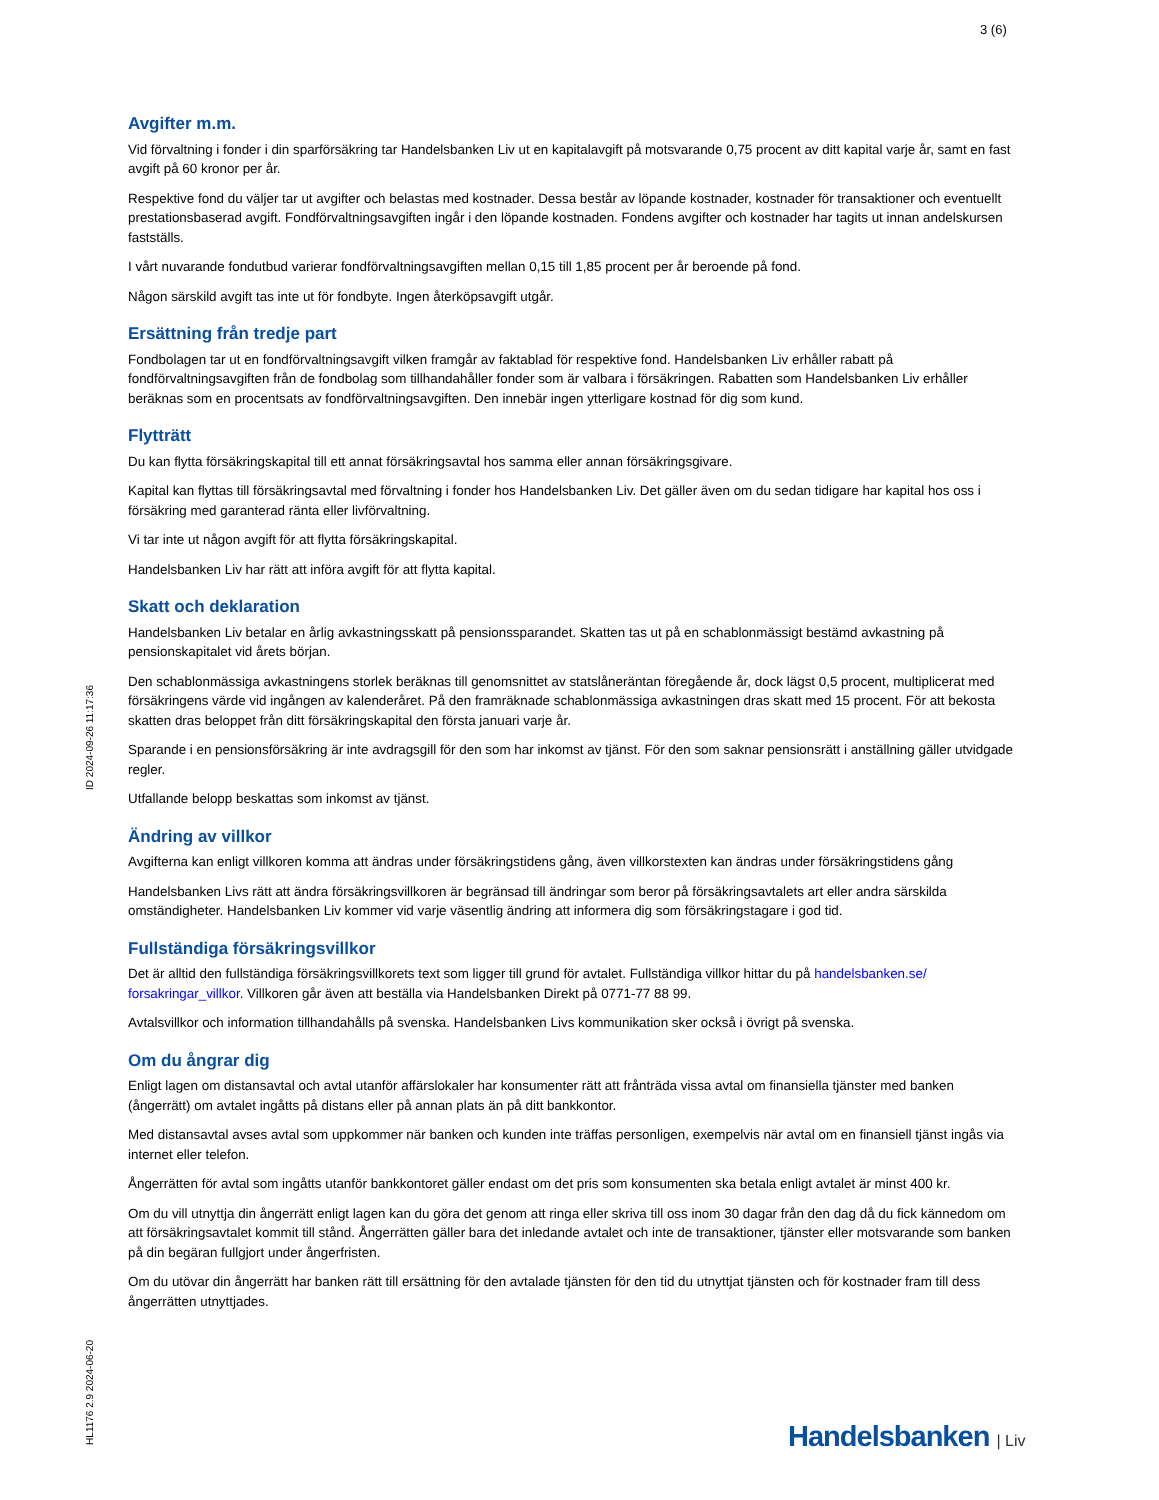3 (6)
Avgifter m.m.
Vid förvaltning i fonder i din sparförsäkring tar Handelsbanken Liv ut en kapitalavgift på motsvarande 0,75 procent av ditt kapital varje år, samt en fast avgift på 60 kronor per år.
Respektive fond du väljer tar ut avgifter och belastas med kostnader. Dessa består av löpande kostnader, kostnader för transaktioner och eventuellt prestationsbaserad avgift. Fondförvaltningsavgiften ingår i den löpande kostnaden. Fondens avgifter och kostnader har tagits ut innan andelskursen fastställs.
I vårt nuvarande fondutbud varierar fondförvaltningsavgiften mellan 0,15 till 1,85 procent per år beroende på fond.
Någon särskild avgift tas inte ut för fondbyte. Ingen återköpsavgift utgår.
Ersättning från tredje part
Fondbolagen tar ut en fondförvaltningsavgift vilken framgår av faktablad för respektive fond. Handelsbanken Liv erhåller rabatt på fondförvaltningsavgiften från de fondbolag som tillhandahåller fonder som är valbara i försäkringen. Rabatten som Handelsbanken Liv erhåller beräknas som en procentsats av fondförvaltningsavgiften. Den innebär ingen ytterligare kostnad för dig som kund.
Flytträtt
Du kan flytta försäkringskapital till ett annat försäkringsavtal hos samma eller annan försäkringsgivare.
Kapital kan flyttas till försäkringsavtal med förvaltning i fonder hos Handelsbanken Liv. Det gäller även om du sedan tidigare har kapital hos oss i försäkring med garanterad ränta eller livförvaltning.
Vi tar inte ut någon avgift för att flytta försäkringskapital.
Handelsbanken Liv har rätt att införa avgift för att flytta kapital.
Skatt och deklaration
Handelsbanken Liv betalar en årlig avkastningsskatt på pensionssparandet. Skatten tas ut på en schablonmässigt bestämd avkastning på pensionskapitalet vid årets början.
Den schablonmässiga avkastningens storlek beräknas till genomsnittet av statslåneräntan föregående år, dock lägst 0,5 procent, multiplicerat med försäkringens värde vid ingången av kalenderåret. På den framräknade schablonmässiga avkastningen dras skatt med 15 procent. För att bekosta skatten dras beloppet från ditt försäkringskapital den första januari varje år.
Sparande i en pensionsförsäkring är inte avdragsgill för den som har inkomst av tjänst. För den som saknar pensionsrätt i anställning gäller utvidgade regler.
Utfallande belopp beskattas som inkomst av tjänst.
Ändring av villkor
Avgifterna kan enligt villkoren komma att ändras under försäkringstidens gång, även villkorstexten kan ändras under försäkringstidens gång
Handelsbanken Livs rätt att ändra försäkringsvillkoren är begränsad till ändringar som beror på försäkringsavtalets art eller andra särskilda omständigheter. Handelsbanken Liv kommer vid varje väsentlig ändring att informera dig som försäkringstagare i god tid.
Fullständiga försäkringsvillkor
Det är alltid den fullständiga försäkringsvillkorets text som ligger till grund för avtalet. Fullständiga villkor hittar du på handelsbanken.se/ forsakringar_villkor. Villkoren går även att beställa via Handelsbanken Direkt på 0771-77 88 99.
Avtalsvillkor och information tillhandahålls på svenska. Handelsbanken Livs kommunikation sker också i övrigt på svenska.
Om du ångrar dig
Enligt lagen om distansavtal och avtal utanför affärslokaler har konsumenter rätt att frånträda vissa avtal om finansiella tjänster med banken (ångerrätt) om avtalet ingåtts på distans eller på annan plats än på ditt bankkontor.
Med distansavtal avses avtal som uppkommer när banken och kunden inte träffas personligen, exempelvis när avtal om en finansiell tjänst ingås via internet eller telefon.
Ångerrätten för avtal som ingåtts utanför bankkontoret gäller endast om det pris som konsumenten ska betala enligt avtalet är minst 400 kr.
Om du vill utnyttja din ångerrätt enligt lagen kan du göra det genom att ringa eller skriva till oss inom 30 dagar från den dag då du fick kännedom om att försäkringsavtalet kommit till stånd. Ångerrätten gäller bara det inledande avtalet och inte de transaktioner, tjänster eller motsvarande som banken på din begäran fullgjort under ångerfristen.
Om du utövar din ångerrätt har banken rätt till ersättning för den avtalade tjänsten för den tid du utnyttjat tjänsten och för kostnader fram till dess ångerrätten utnyttjades.
ID 2024-09-26 11:17:36
HL1176 2.9 2024-06-20
Handelsbanken | Liv